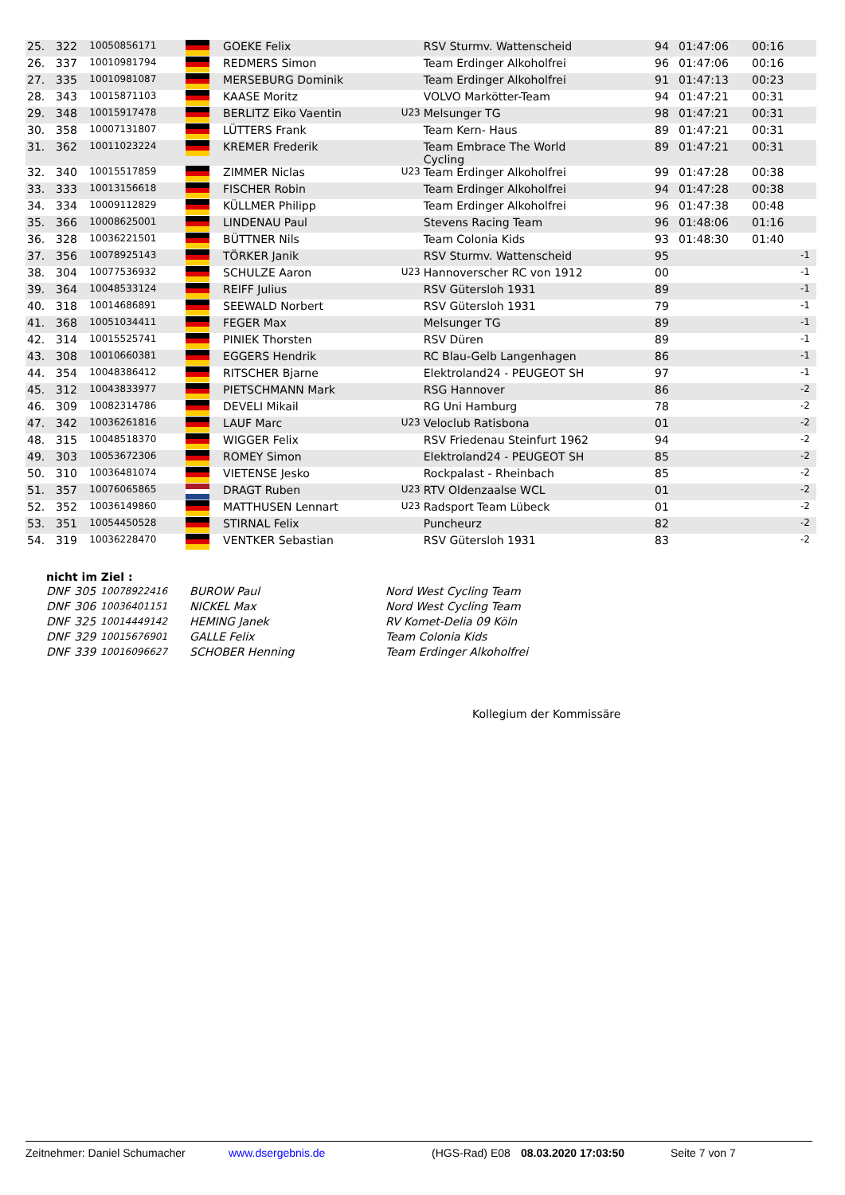| 25. | 322 | 10050856171 | | GOEKE Felix | | RSV Sturmv. Wattenscheid | 94 | 01:47:06 | 00:16 | |
| 26. | 337 | 10010981794 | | REDMERS Simon | | Team Erdinger Alkoholfrei | 96 | 01:47:06 | 00:16 | |
| 27. | 335 | 10010981087 | | MERSEBURG Dominik | | Team Erdinger Alkoholfrei | 91 | 01:47:13 | 00:23 | |
| 28. | 343 | 10015871103 | | KAASE Moritz | | VOLVO Markötter-Team | 94 | 01:47:21 | 00:31 | |
| 29. | 348 | 10015917478 | | BERLITZ Eiko Vaentin | U23 | Melsunger TG | 98 | 01:47:21 | 00:31 | |
| 30. | 358 | 10007131807 | | LÜTTERS Frank | | Team Kern- Haus | 89 | 01:47:21 | 00:31 | |
| 31. | 362 | 10011023224 | | KREMER Frederik | | Team Embrace The World Cycling | 89 | 01:47:21 | 00:31 | |
| 32. | 340 | 10015517859 | | ZIMMER Niclas | U23 | Team Erdinger Alkoholfrei | 99 | 01:47:28 | 00:38 | |
| 33. | 333 | 10013156618 | | FISCHER Robin | | Team Erdinger Alkoholfrei | 94 | 01:47:28 | 00:38 | |
| 34. | 334 | 10009112829 | | KÜLLMER Philipp | | Team Erdinger Alkoholfrei | 96 | 01:47:38 | 00:48 | |
| 35. | 366 | 10008625001 | | LINDENAU Paul | | Stevens Racing Team | 96 | 01:48:06 | 01:16 | |
| 36. | 328 | 10036221501 | | BÜTTNER Nils | | Team Colonia Kids | 93 | 01:48:30 | 01:40 | |
| 37. | 356 | 10078925143 | | TÖRKER Janik | | RSV Sturmv. Wattenscheid | 95 | | | -1 |
| 38. | 304 | 10077536932 | | SCHULZE Aaron | U23 | Hannoverscher RC von 1912 | 00 | | | -1 |
| 39. | 364 | 10048533124 | | REIFF Julius | | RSV Gütersloh 1931 | 89 | | | -1 |
| 40. | 318 | 10014686891 | | SEEWALD Norbert | | RSV Gütersloh 1931 | 79 | | | -1 |
| 41. | 368 | 10051034411 | | FEGER Max | | Melsunger TG | 89 | | | -1 |
| 42. | 314 | 10015525741 | | PINIEK Thorsten | | RSV Düren | 89 | | | -1 |
| 43. | 308 | 10010660381 | | EGGERS Hendrik | | RC Blau-Gelb Langenhagen | 86 | | | -1 |
| 44. | 354 | 10048386412 | | RITSCHER Bjarne | | Elektroland24 - PEUGEOT SH | 97 | | | -1 |
| 45. | 312 | 10043833977 | | PIETSCHMANN Mark | | RSG Hannover | 86 | | | -2 |
| 46. | 309 | 10082314786 | | DEVELI Mikail | | RG Uni Hamburg | 78 | | | -2 |
| 47. | 342 | 10036261816 | | LAUF Marc | U23 | Veloclub Ratisbona | 01 | | | -2 |
| 48. | 315 | 10048518370 | | WIGGER Felix | | RSV Friedenau Steinfurt 1962 | 94 | | | -2 |
| 49. | 303 | 10053672306 | | ROMEY Simon | | Elektroland24 - PEUGEOT SH | 85 | | | -2 |
| 50. | 310 | 10036481074 | | VIETENSE Jesko | | Rockpalast - Rheinbach | 85 | | | -2 |
| 51. | 357 | 10076065865 | | DRAGT Ruben | U23 | RTV Oldenzaalse WCL | 01 | | | -2 |
| 52. | 352 | 10036149860 | | MATTHUSEN Lennart | U23 | Radsport Team Lübeck | 01 | | | -2 |
| 53. | 351 | 10054450528 | | STIRNAL Felix | | Puncheurz | 82 | | | -2 |
| 54. | 319 | 10036228470 | | VENTKER Sebastian | | RSV Gütersloh 1931 | 83 | | | -2 |
nicht im Ziel :
| DNF | 305 | 10078922416 | BUROW Paul | Nord West Cycling Team |
| DNF | 306 | 10036401151 | NICKEL Max | Nord West Cycling Team |
| DNF | 325 | 10014449142 | HEMING Janek | RV Komet-Delia 09 Köln |
| DNF | 329 | 10015676901 | GALLE Felix | Team Colonia Kids |
| DNF | 339 | 10016096627 | SCHOBER Henning | Team Erdinger Alkoholfrei |
Kollegium der Kommissäre
Zeitnehmer: Daniel Schumacher www.dsergebnis.de (HGS-Rad) E08 08.03.2020 17:03:50 Seite 7 von 7